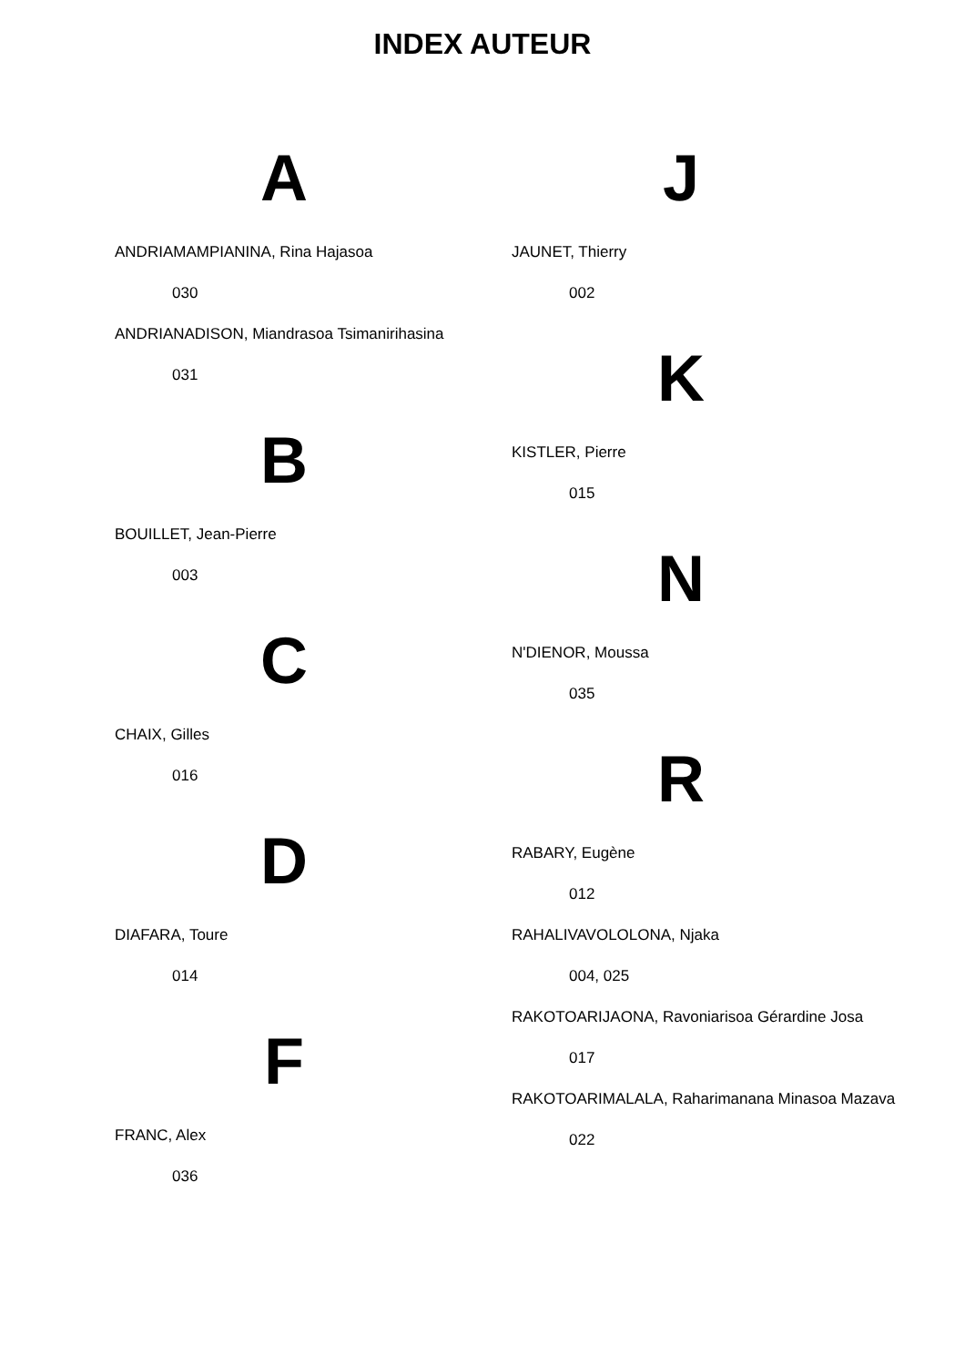INDEX AUTEUR
A
ANDRIAMAMPIANINA, Rina Hajasoa
030
ANDRIANADISON, Miandrasoa Tsimanirihasina
031
B
BOUILLET, Jean-Pierre
003
C
CHAIX, Gilles
016
D
DIAFARA, Toure
014
F
FRANC, Alex
036
J
JAUNET, Thierry
002
K
KISTLER, Pierre
015
N
N'DIENOR, Moussa
035
R
RABARY, Eugène
012
RAHALIVAVOLOLONA, Njaka
004, 025
RAKOTOARIJAONA, Ravoniarisoa Gérardine Josa
017
RAKOTOARIMALALA, Raharimanana Minasoa Mazava
022